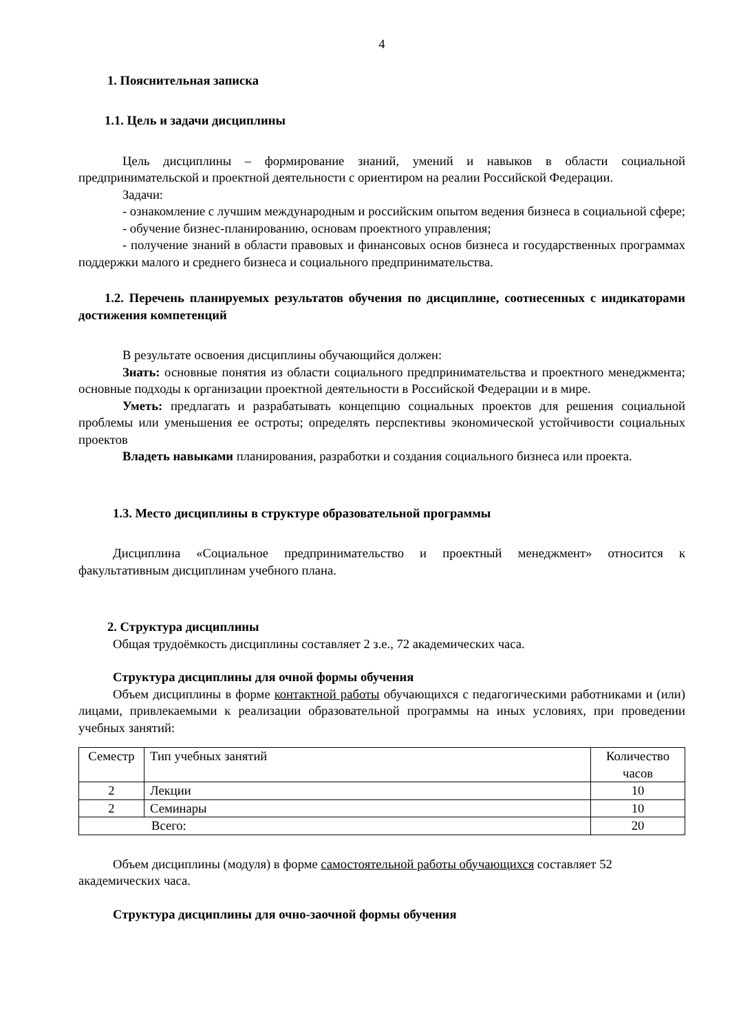4
1. Пояснительная записка
1.1. Цель и задачи дисциплины
Цель дисциплины – формирование знаний, умений и навыков в области социальной предпринимательской и проектной деятельности с ориентиром на реалии Российской Федерации.
Задачи:
- ознакомление с лучшим международным и российским опытом ведения бизнеса в социальной сфере;
- обучение бизнес-планированию, основам проектного управления;
- получение знаний в области правовых и финансовых основ бизнеса и государственных программах поддержки малого и среднего бизнеса и социального предпринимательства.
1.2. Перечень планируемых результатов обучения по дисциплине, соотнесенных с индикаторами достижения компетенций
В результате освоения дисциплины обучающийся должен:
Знать: основные понятия из области социального предпринимательства и проектного менеджмента; основные подходы к организации проектной деятельности в Российской Федерации и в мире.
Уметь: предлагать и разрабатывать концепцию социальных проектов для решения социальной проблемы или уменьшения ее остроты; определять перспективы экономической устойчивости социальных проектов
Владеть навыками планирования, разработки и создания социального бизнеса или проекта.
1.3. Место дисциплины в структуре образовательной программы
Дисциплина «Социальное предпринимательство и проектный менеджмент» относится к факультативным дисциплинам учебного плана.
2. Структура дисциплины
Общая трудоёмкость дисциплины составляет 2 з.е., 72 академических часа.
Структура дисциплины для очной формы обучения
Объем дисциплины в форме контактной работы обучающихся с педагогическими работниками и (или) лицами, привлекаемыми к реализации образовательной программы на иных условиях, при проведении учебных занятий:
| Семестр | Тип учебных занятий | Количество часов |
| 2 | Лекции | 10 |
| 2 | Семинары | 10 |
| Всего: | | 20 |
Объем дисциплины (модуля) в форме самостоятельной работы обучающихся составляет 52 академических часа.
Структура дисциплины для очно-заочной формы обучения